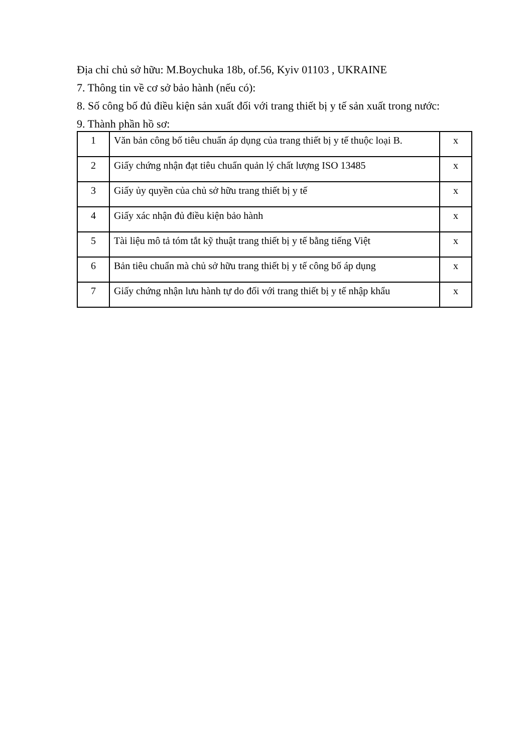Địa chỉ chủ sở hữu: M.Boychuka 18b, of.56, Kyiv 01103 , UKRAINE
7. Thông tin về cơ sở bảo hành (nếu có):
8. Số công bố đủ điều kiện sản xuất đối với trang thiết bị y tế sản xuất trong nước:
9. Thành phần hồ sơ:
| 1 | Văn bản công bố tiêu chuẩn áp dụng của trang thiết bị y tế thuộc loại B. | x |
| 2 | Giấy chứng nhận đạt tiêu chuẩn quản lý chất lượng ISO 13485 | x |
| 3 | Giấy ủy quyền của chủ sở hữu trang thiết bị y tế | x |
| 4 | Giấy xác nhận đủ điều kiện bảo hành | x |
| 5 | Tài liệu mô tả tóm tắt kỹ thuật trang thiết bị y tế bằng tiếng Việt | x |
| 6 | Bản tiêu chuẩn mà chủ sở hữu trang thiết bị y tế công bố áp dụng | x |
| 7 | Giấy chứng nhận lưu hành tự do đối với trang thiết bị y tế nhập khẩu | x |